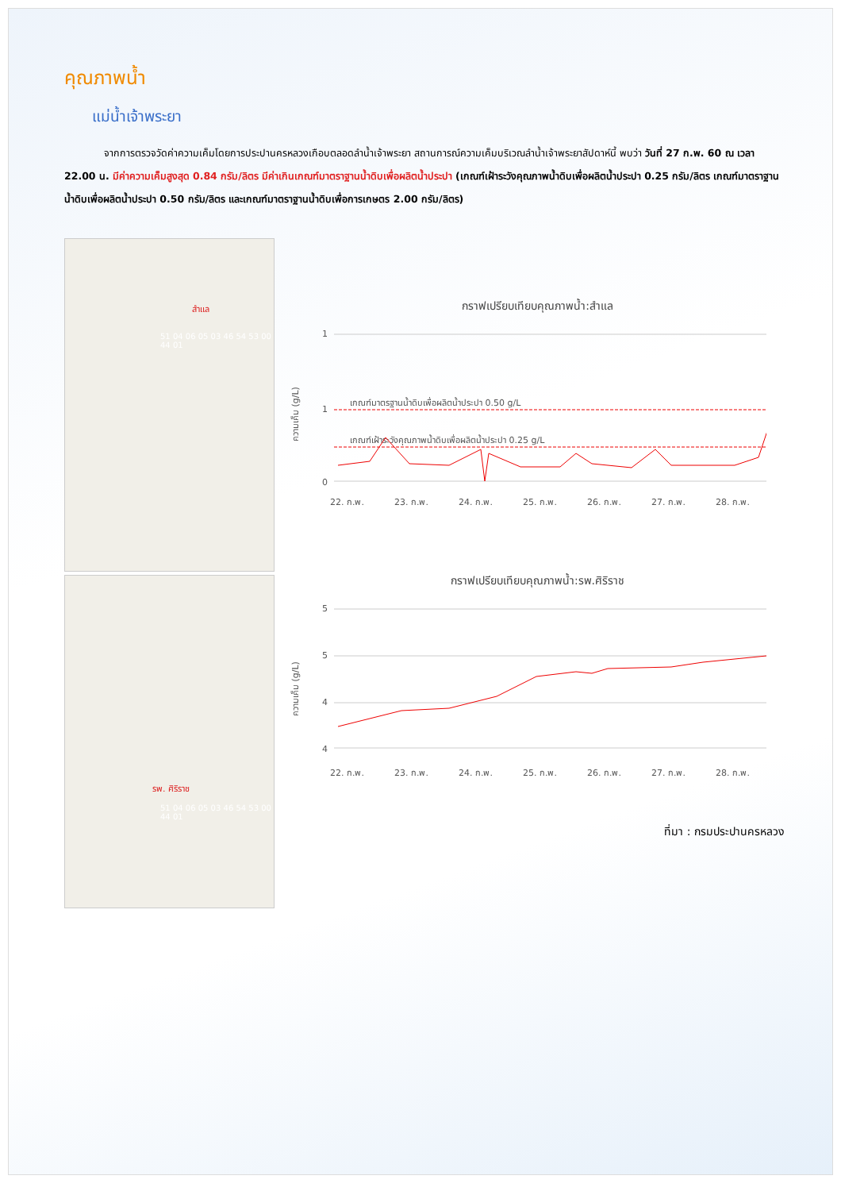คุณภาพน้ำ
แม่น้ำเจ้าพระยา
จากการตรวจวัดค่าความเค็มโดยการประปานครหลวงเกือบตลอดลำน้ำเจ้าพระยา สถานการณ์ความเค็มบริเวณลำน้ำเจ้าพระยาสัปดาห์นี้ พบว่า วันที่ 27 ก.พ. 60 ณ เวลา 22.00 น. มีค่าความเค็มสูงสุด 0.84 กรัม/ลิตร มีค่าเกินเกณฑ์มาตราฐานน้ำดิบเพื่อผลิตน้ำประปา (เกณฑ์เฝ้าระวังคุณภาพน้ำดิบเพื่อผลิตน้ำประปา 0.25 กรัม/ลิตร เกณฑ์มาตราฐานน้ำดิบเพื่อผลิตน้ำประปา 0.50 กรัม/ลิตร และเกณฑ์มาตราฐานน้ำดิบเพื่อการเกษตร 2.00 กรัม/ลิตร)
สำแล
51 04 06 05 03 46 54 53 00 44 01
รพ. ศิริราช
51 04 06 05 03 46 54 53 00 44 01
กราฟเปรียบเทียบคุณภาพน้ำ:สำแล
1
1
0
ความเค็ม (g/L)
เกณฑ์มาตรฐานน้ำดิบเพื่อผลิตน้ำประปา 0.50 g/L
เกณฑ์เฝ้าระวังคุณภาพน้ำดิบเพื่อผลิตน้ำประปา 0.25 g/L
22. ก.พ.
23. ก.พ.
24. ก.พ.
25. ก.พ.
26. ก.พ.
27. ก.พ.
28. ก.พ.
กราฟเปรียบเทียบคุณภาพน้ำ:รพ.ศิริราช
5
5
4
4
ความเค็ม (g/L)
22. ก.พ.
23. ก.พ.
24. ก.พ.
25. ก.พ.
26. ก.พ.
27. ก.พ.
28. ก.พ.
ที่มา : กรมประปานครหลวง